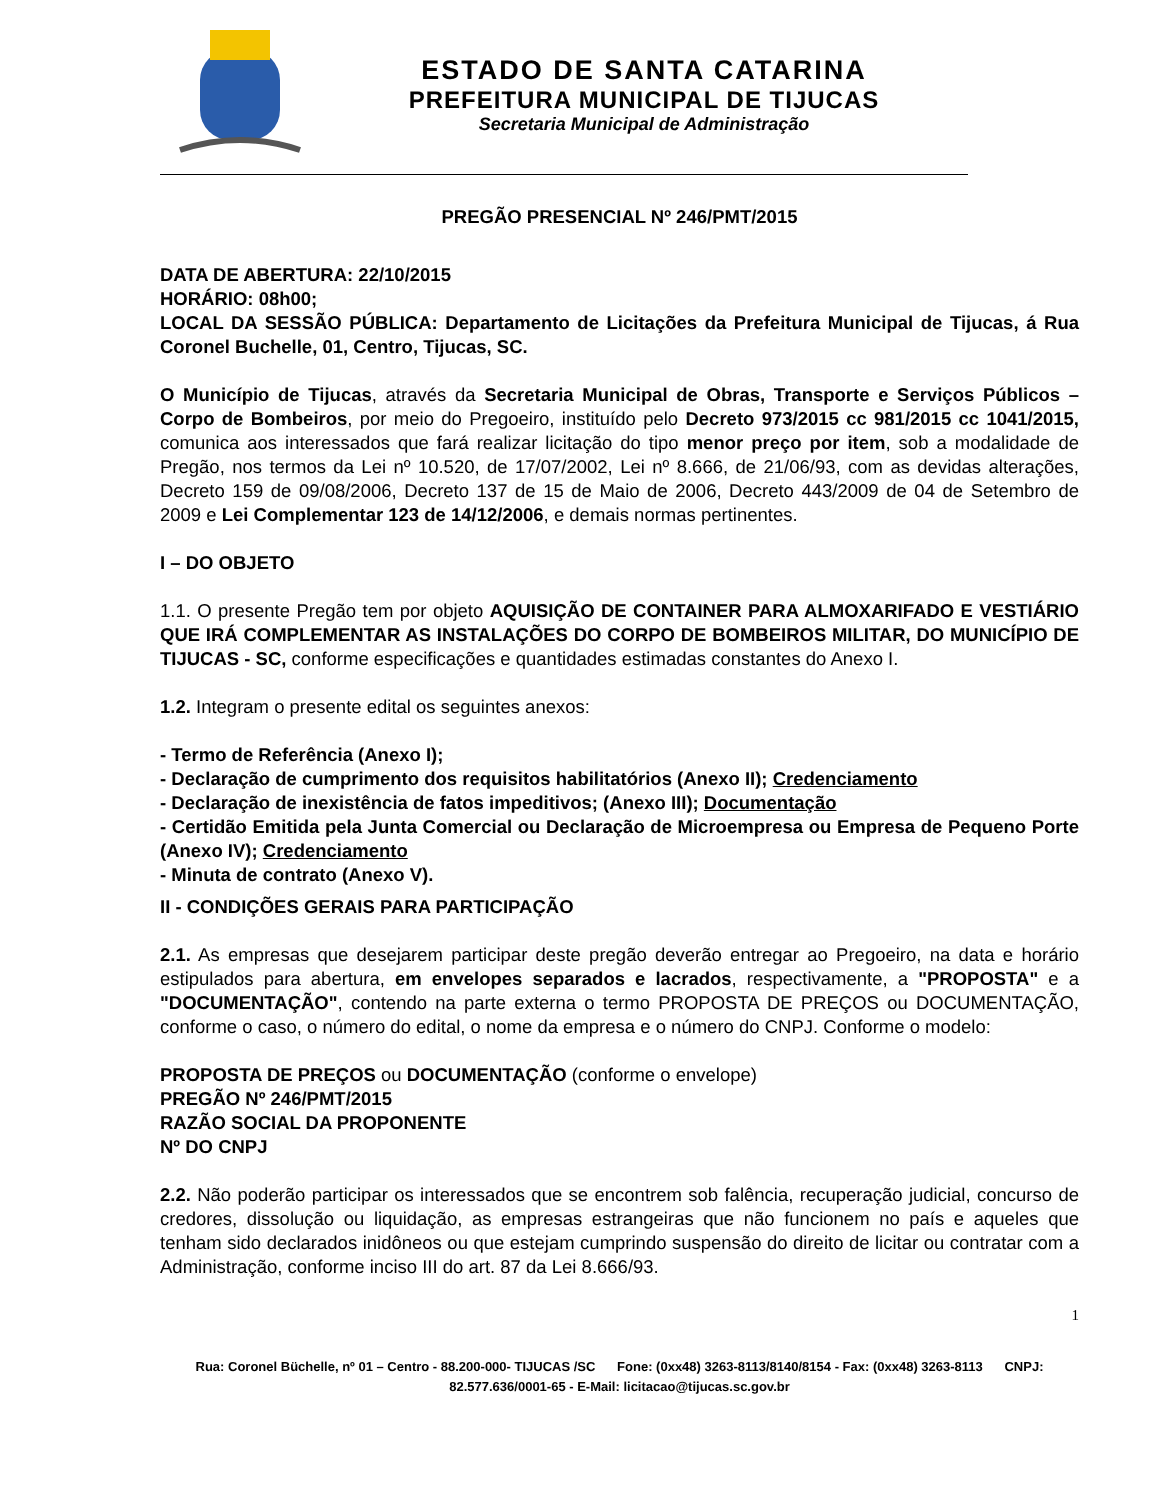ESTADO DE SANTA CATARINA
PREFEITURA MUNICIPAL DE TIJUCAS
Secretaria Municipal de Administração
PREGÃO PRESENCIAL Nº 246/PMT/2015
DATA DE ABERTURA: 22/10/2015
HORÁRIO: 08h00;
LOCAL DA SESSÃO PÚBLICA: Departamento de Licitações da Prefeitura Municipal de Tijucas, á Rua Coronel Buchelle, 01, Centro, Tijucas, SC.
O Município de Tijucas, através da Secretaria Municipal de Obras, Transporte e Serviços Públicos – Corpo de Bombeiros, por meio do Pregoeiro, instituído pelo Decreto 973/2015 cc 981/2015 cc 1041/2015, comunica aos interessados que fará realizar licitação do tipo menor preço por item, sob a modalidade de Pregão, nos termos da Lei nº 10.520, de 17/07/2002, Lei nº 8.666, de 21/06/93, com as devidas alterações, Decreto 159 de 09/08/2006, Decreto 137 de 15 de Maio de 2006, Decreto 443/2009 de 04 de Setembro de 2009 e Lei Complementar 123 de 14/12/2006, e demais normas pertinentes.
I – DO OBJETO
1.1. O presente Pregão tem por objeto AQUISIÇÃO DE CONTAINER PARA ALMOXARIFADO E VESTIÁRIO QUE IRÁ COMPLEMENTAR AS INSTALAÇÕES DO CORPO DE BOMBEIROS MILITAR, DO MUNICÍPIO DE TIJUCAS - SC, conforme especificações e quantidades estimadas constantes do Anexo I.
1.2. Integram o presente edital os seguintes anexos:
- Termo de Referência (Anexo I);
- Declaração de cumprimento dos requisitos habilitatórios (Anexo II); Credenciamento
- Declaração de inexistência de fatos impeditivos; (Anexo III); Documentação
- Certidão Emitida pela Junta Comercial ou Declaração de Microempresa ou Empresa de Pequeno Porte (Anexo IV); Credenciamento
- Minuta de contrato (Anexo V).
II - CONDIÇÕES GERAIS PARA PARTICIPAÇÃO
2.1. As empresas que desejarem participar deste pregão deverão entregar ao Pregoeiro, na data e horário estipulados para abertura, em envelopes separados e lacrados, respectivamente, a "PROPOSTA" e a "DOCUMENTAÇÃO", contendo na parte externa o termo PROPOSTA DE PREÇOS ou DOCUMENTAÇÃO, conforme o caso, o número do edital, o nome da empresa e o número do CNPJ. Conforme o modelo:
PROPOSTA DE PREÇOS ou DOCUMENTAÇÃO (conforme o envelope)
PREGÃO Nº 246/PMT/2015
RAZÃO SOCIAL DA PROPONENTE
Nº DO CNPJ
2.2. Não poderão participar os interessados que se encontrem sob falência, recuperação judicial, concurso de credores, dissolução ou liquidação, as empresas estrangeiras que não funcionem no país e aqueles que tenham sido declarados inidôneos ou que estejam cumprindo suspensão do direito de licitar ou contratar com a Administração, conforme inciso III do art. 87 da Lei 8.666/93.
1
Rua: Coronel Büchelle, nº 01 – Centro - 88.200-000- TIJUCAS /SC Fone: (0xx48) 3263-8113/8140/8154 - Fax: (0xx48) 3263-8113 CNPJ: 82.577.636/0001-65 - E-Mail: licitacao@tijucas.sc.gov.br